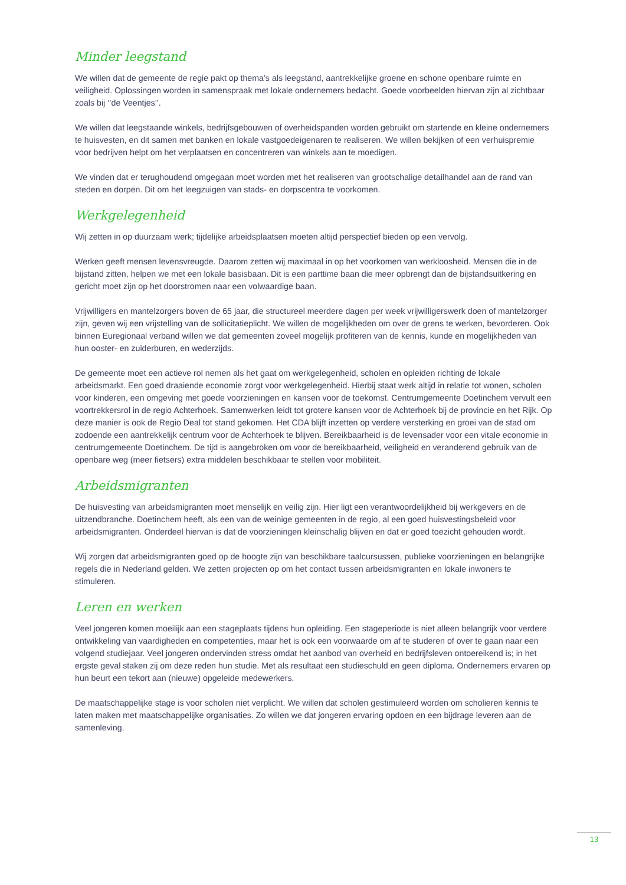Minder leegstand
We willen dat de gemeente de regie pakt op thema’s als leegstand, aantrekkelijke groene en schone openbare ruimte en veiligheid. Oplossingen worden in samenspraak met lokale ondernemers bedacht. Goede voorbeelden hiervan zijn al zichtbaar zoals bij ‘’de Veentjes’’.
We willen dat leegstaande winkels, bedrijfsgebouwen of overheidspanden worden gebruikt om startende en kleine ondernemers te huisvesten, en dit samen met banken en lokale vastgoedeigenaren te realiseren. We willen bekijken of een verhuispremie voor bedrijven helpt om het verplaatsen en concentreren van winkels aan te moedigen.
We vinden dat er terughoudend omgegaan moet worden met het realiseren van grootschalige detailhandel aan de rand van steden en dorpen. Dit om het leegzuigen van stads- en dorpscentra te voorkomen.
Werkgelegenheid
Wij zetten in op duurzaam werk; tijdelijke arbeidsplaatsen moeten altijd perspectief bieden op een vervolg.
Werken geeft mensen levensvreugde. Daarom zetten wij maximaal in op het voorkomen van werkloosheid. Mensen die in de bijstand zitten, helpen we met een lokale basisbaan. Dit is een parttime baan die meer opbrengt dan de bijstandsuitkering en gericht moet zijn op het doorstromen naar een volwaardige baan.
Vrijwilligers en mantelzorgers boven de 65 jaar, die structureel meerdere dagen per week vrijwilligerswerk doen of mantelzorger zijn, geven wij een vrijstelling van de sollicitatieplicht. We willen de mogelijkheden om over de grens te werken, bevorderen. Ook binnen Euregionaal verband willen we dat gemeenten zoveel mogelijk profiteren van de kennis, kunde en mogelijkheden van hun ooster- en zuiderburen, en wederzijds.
De gemeente moet een actieve rol nemen als het gaat om werkgelegenheid, scholen en opleiden richting de lokale arbeidsmarkt. Een goed draaiende economie zorgt voor werkgelegenheid. Hierbij staat werk altijd in relatie tot wonen, scholen voor kinderen, een omgeving met goede voorzieningen en kansen voor de toekomst. Centrumgemeente Doetinchem vervult een voortrekkersrol in de regio Achterhoek. Samenwerken leidt tot grotere kansen voor de Achterhoek bij de provincie en het Rijk. Op deze manier is ook de Regio Deal tot stand gekomen. Het CDA blijft inzetten op verdere versterking en groei van de stad om zodoende een aantrekkelijk centrum voor de Achterhoek te blijven. Bereikbaarheid is de levensader voor een vitale economie in centrumgemeente Doetinchem. De tijd is aangebroken om voor de bereikbaarheid, veiligheid en veranderend gebruik van de openbare weg (meer fietsers) extra middelen beschikbaar te stellen voor mobiliteit.
Arbeidsmigranten
De huisvesting van arbeidsmigranten moet menselijk en veilig zijn. Hier ligt een verantwoordelijkheid bij werkgevers en de uitzendbranche. Doetinchem heeft, als een van de weinige gemeenten in de regio, al een goed huisvestingsbeleid voor arbeidsmigranten. Onderdeel hiervan is dat de voorzieningen kleinschalig blijven en dat er goed toezicht gehouden wordt.
Wij zorgen dat arbeidsmigranten goed op de hoogte zijn van beschikbare taalcursussen, publieke voorzieningen en belangrijke regels die in Nederland gelden. We zetten projecten op om het contact tussen arbeidsmigranten en lokale inwoners te stimuleren.
Leren en werken
Veel jongeren komen moeilijk aan een stageplaats tijdens hun opleiding. Een stageperiode is niet alleen belangrijk voor verdere ontwikkeling van vaardigheden en competenties, maar het is ook een voorwaarde om af te studeren of over te gaan naar een volgend studiejaar. Veel jongeren ondervinden stress omdat het aanbod van overheid en bedrijfsleven ontoereikend is; in het ergste geval staken zij om deze reden hun studie. Met als resultaat een studieschuld en geen diploma. Ondernemers ervaren op hun beurt een tekort aan (nieuwe) opgeleide medewerkers.
De maatschappelijke stage is voor scholen niet verplicht. We willen dat scholen gestimuleerd worden om scholieren kennis te laten maken met maatschappelijke organisaties. Zo willen we dat jongeren ervaring opdoen en een bijdrage leveren aan de samenleving.
13